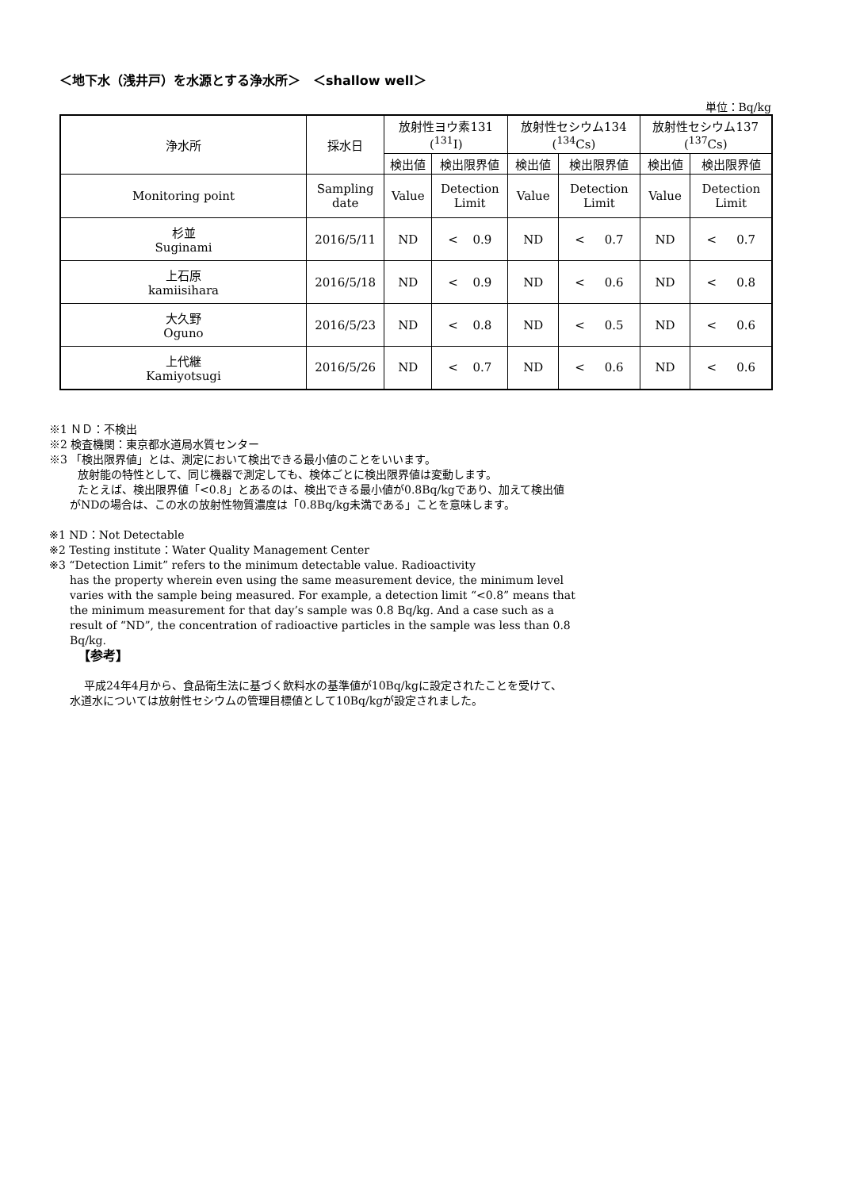＜地下水（浅井戸）を水源とする浄水所＞　＜shallow well＞
単位：Bq/kg
| 浄水所 | 採水日 | 放射性ヨウ素131 (<sup>131</sup>I) | | 放射性セシウム134 (<sup>134</sup>Cs) | | 放射性セシウム137 (<sup>137</sup>Cs) | |
| --- | --- | --- | --- | --- | --- | --- | --- |
| | | 検出値 | 検出限界値 | 検出値 | 検出限界値 | 検出値 | 検出限界値 |
| Monitoring point | Sampling date | Value | Detection Limit | Value | Detection Limit | Value | Detection Limit |
| 杉並 Suginami | 2016/5/11 | ND | < 0.9 | ND | < 0.7 | ND | < 0.7 |
| 上石原 kamiisihara | 2016/5/18 | ND | < 0.9 | ND | < 0.6 | ND | < 0.8 |
| 大久野 Oguno | 2016/5/23 | ND | < 0.8 | ND | < 0.5 | ND | < 0.6 |
| 上代継 Kamiyotsugi | 2016/5/26 | ND | < 0.7 | ND | < 0.6 | ND | < 0.6 |
※1 ＮＤ：不検出
※2 検査機関：東京都水道局水質センター
※3 「検出限界値」とは、測定において検出できる最小値のことをいいます。
放射能の特性として、同じ機器で測定しても、検体ごとに検出限界値は変動します。
たとえば、検出限界値「<0.8」とあるのは、検出できる最小値が0.8Bq/kgであり、加えて検出値
がNDの場合は、この水の放射性物質濃度は「0.8Bq/kg未満である」ことを意味します。
※1 ND：Not Detectable
※2 Testing institute：Water Quality Management Center
※3 “Detection Limit” refers to the minimum detectable value. Radioactivity
has the property wherein even using the same measurement device, the minimum level varies with the sample being measured. For example, a detection limit “<0.8” means that the minimum measurement for that day’s sample was 0.8 Bq/kg. And a case such as a result of “ND”, the concentration of radioactive particles in the sample was less than 0.8 Bq/kg.
【参考】
平成24年4月から、食品衛生法に基づく飲料水の基準値が10Bq/kgに設定されたことを受けて、
水道水については放射性セシウムの管理目標値として10Bq/kgが設定されました。